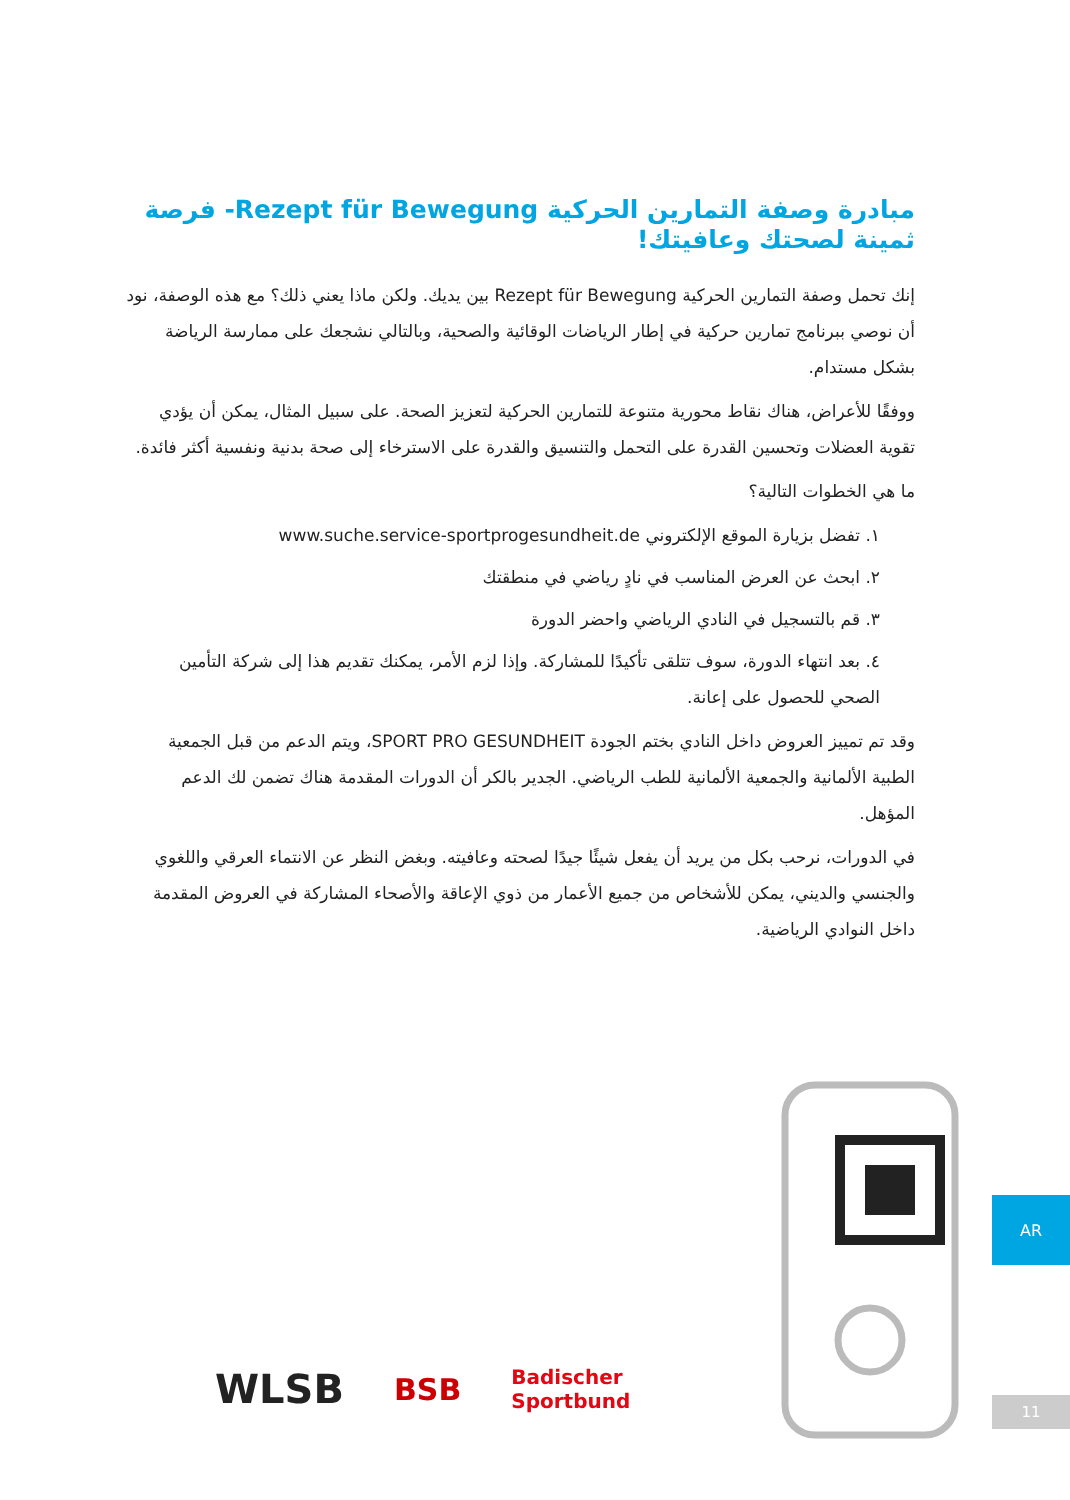مبادرة وصفة التمارين الحركية Rezept für Bewegung- فرصة ثمينة لصحتك وعافيتك!
إنك تحمل وصفة التمارين الحركية Rezept für Bewegung بين يديك. ولكن ماذا يعني ذلك؟ مع هذه الوصفة، نود أن نوصي ببرنامج تمارين حركية في إطار الرياضات الوقائية والصحية، وبالتالي نشجعك على ممارسة الرياضة بشكل مستدام.
ووفقًا للأعراض، هناك نقاط محورية متنوعة للتمارين الحركية لتعزيز الصحة. على سبيل المثال، يمكن أن يؤدي تقوية العضلات وتحسين القدرة على التحمل والتنسيق والقدرة على الاسترخاء إلى صحة بدنية ونفسية أكثر فائدة.
ما هي الخطوات التالية؟
١. تفضل بزيارة الموقع الإلكتروني www.suche.service-sportprogesundheit.de
٢. ابحث عن العرض المناسب في نادٍ رياضي في منطقتك
٣. قم بالتسجيل في النادي الرياضي واحضر الدورة
٤. بعد انتهاء الدورة، سوف تتلقى تأكيدًا للمشاركة. وإذا لزم الأمر، يمكنك تقديم هذا إلى شركة التأمين الصحي للحصول على إعانة.
وقد تم تمييز العروض داخل النادي بختم الجودة SPORT PRO GESUNDHEIT، ويتم الدعم من قبل الجمعية الطبية الألمانية والجمعية الألمانية للطب الرياضي. الجدير بالكر أن الدورات المقدمة هناك تضمن لك الدعم المؤهل.
في الدورات، نرحب بكل من يريد أن يفعل شيئًا جيدًا لصحته وعافيته. وبغض النظر عن الانتماء العرقي واللغوي والجنسي والديني، يمكن للأشخاص من جميع الأعمار من ذوي الإعاقة والأصحاء المشاركة في العروض المقدمة داخل النوادي الرياضية.
WLSB BSB Badischer
Sportbund
AR
11